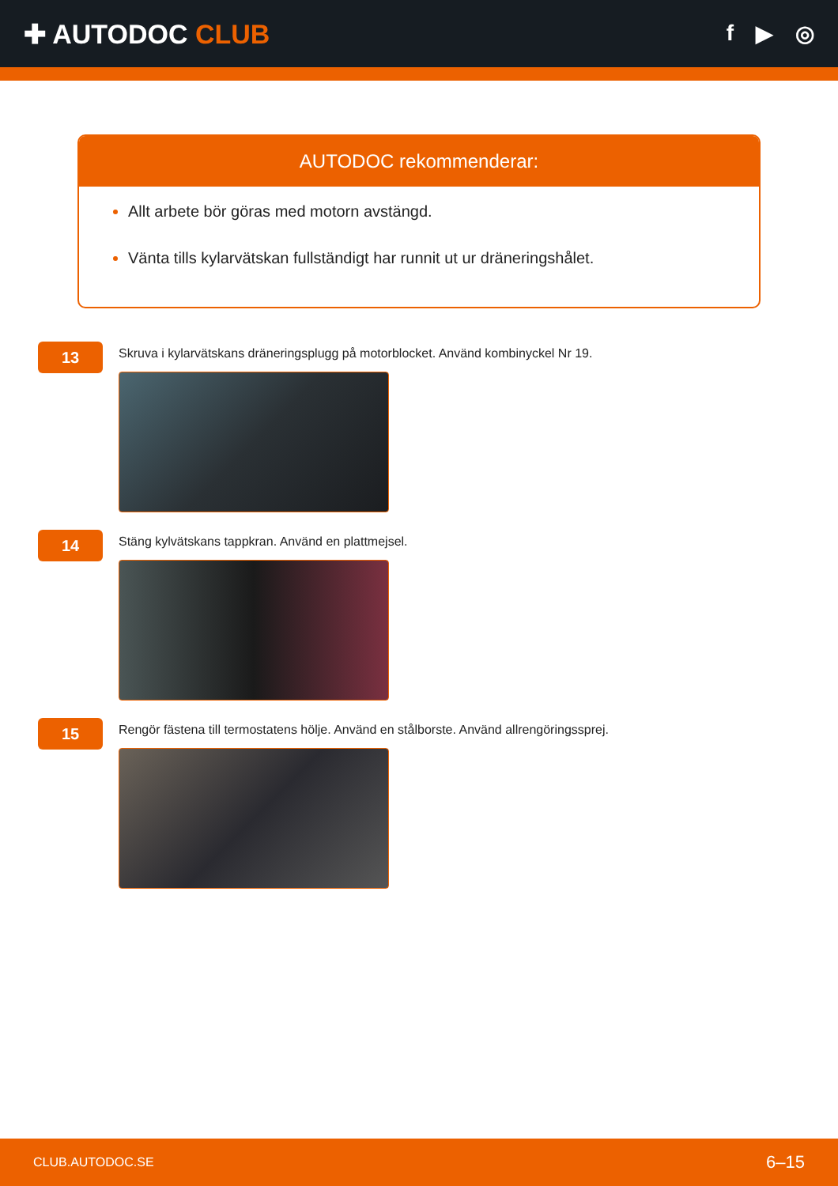✚ AUTODOC CLUB
f ▶ ◎
AUTODOC rekommenderar:
Allt arbete bör göras med motorn avstängd.
Vänta tills kylarvätskan fullständigt har runnit ut ur dräneringshålet.
13
Skruva i kylarvätskans dräneringsplugg på motorblocket. Använd kombinyckel Nr 19.
14
Stäng kylvätskans tappkran. Använd en plattmejsel.
15
Rengör fästena till termostatens hölje. Använd en stålborste. Använd allrengöringssprej.
CLUB.AUTODOC.SE 6–15